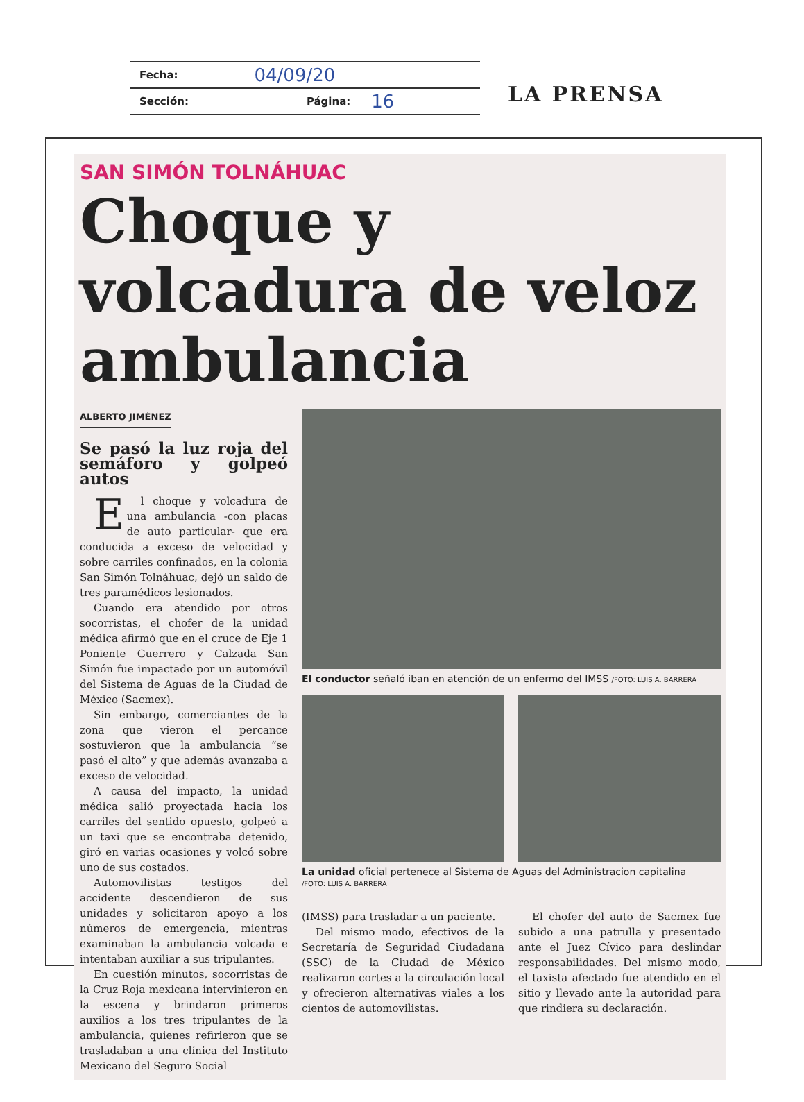Fecha: 04/09/20
Sección: Página: 16
LA PRENSA
SAN SIMÓN TOLNÁHUAC
Choque y volcadura de veloz ambulancia
ALBERTO JIMÉNEZ
Se pasó la luz roja del semáforo y golpeó autos
El choque y volcadura de una ambulancia -con placas de auto particular- que era conducida a exceso de velocidad y sobre carriles confinados, en la colonia San Simón Tolnáhuac, dejó un saldo de tres paramédicos lesionados.
Cuando era atendido por otros socorristas, el chofer de la unidad médica afirmó que en el cruce de Eje 1 Poniente Guerrero y Calzada San Simón fue impactado por un automóvil del Sistema de Aguas de la Ciudad de México (Sacmex).
Sin embargo, comerciantes de la zona que vieron el percance sostuvieron que la ambulancia “se pasó el alto” y que además avanzaba a exceso de velocidad.
A causa del impacto, la unidad médica salió proyectada hacia los carriles del sentido opuesto, golpeó a un taxi que se encontraba detenido, giró en varias ocasiones y volcó sobre uno de sus costados.
Automovilistas testigos del accidente descendieron de sus unidades y solicitaron apoyo a los números de emergencia, mientras examinaban la ambulancia volcada e intentaban auxiliar a sus tripulantes.
En cuestión minutos, socorristas de la Cruz Roja mexicana intervinieron en la escena y brindaron primeros auxilios a los tres tripulantes de la ambulancia, quienes refirieron que se trasladaban a una clínica del Instituto Mexicano del Seguro Social
El conductor señaló iban en atención de un enfermo del IMSS /FOTO: LUIS A. BARRERA
La unidad oficial pertenece al Sistema de Aguas del Administracion capitalina
/FOTO: LUIS A. BARRERA
(IMSS) para trasladar a un paciente.
Del mismo modo, efectivos de la Secretaría de Seguridad Ciudadana (SSC) de la Ciudad de México realizaron cortes a la circulación local y ofrecieron alternativas viales a los cientos de automovilistas.
El chofer del auto de Sacmex fue subido a una patrulla y presentado ante el Juez Cívico para deslindar responsabilidades. Del mismo modo, el taxista afectado fue atendido en el sitio y llevado ante la autoridad para que rindiera su declaración.